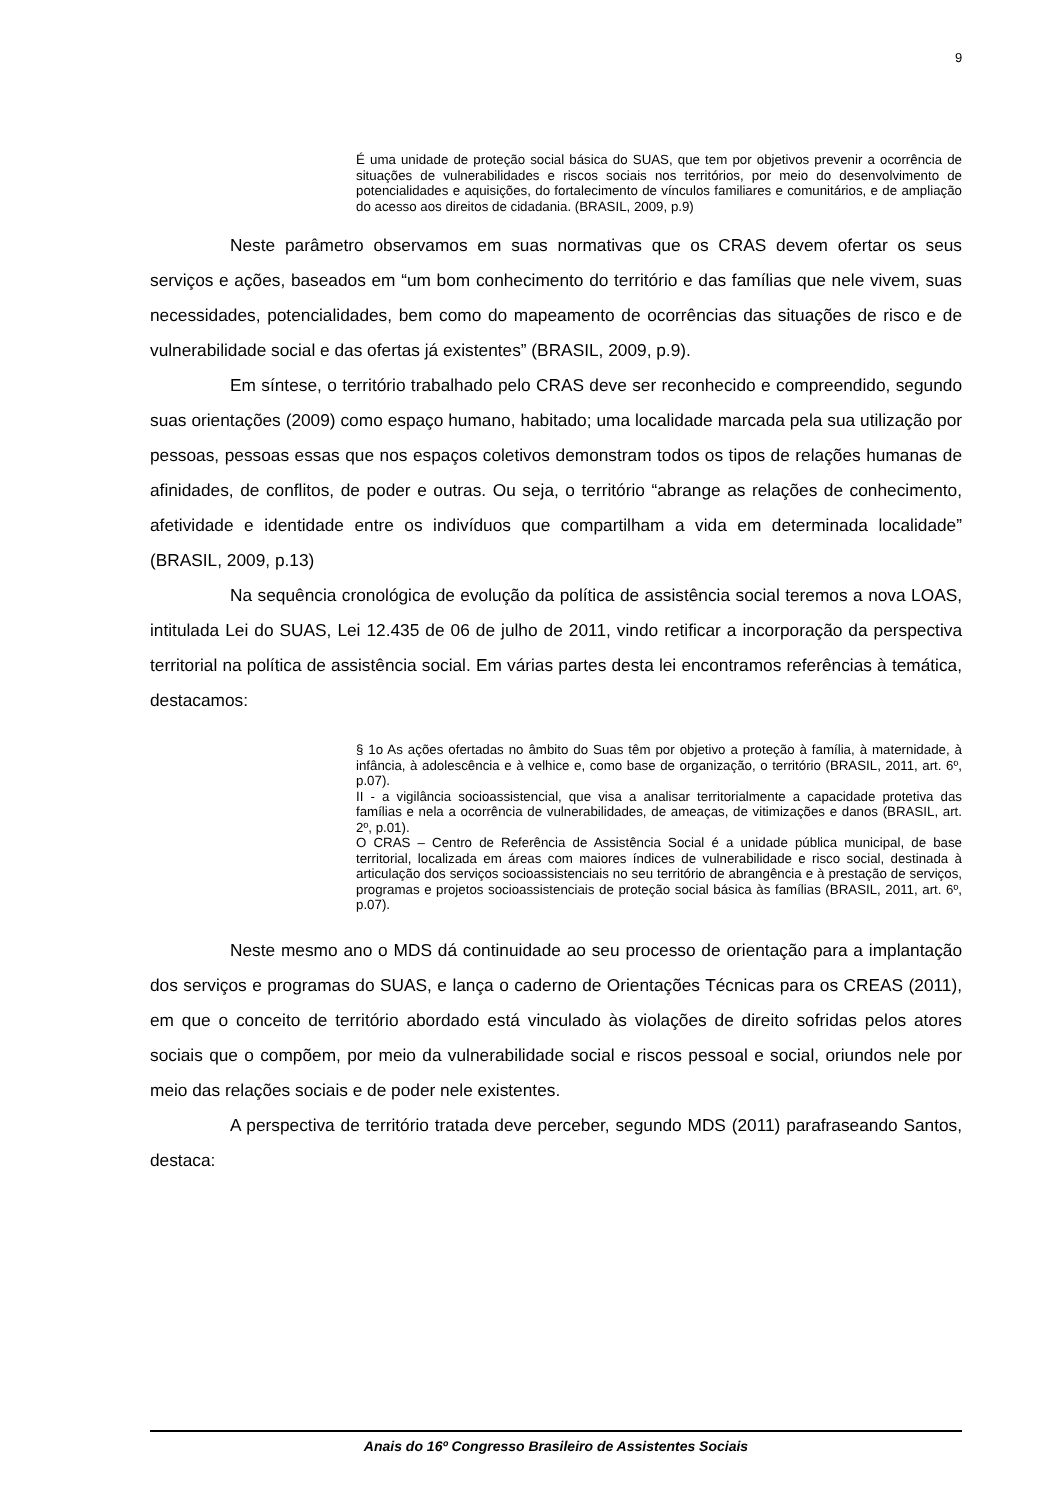9
É uma unidade de proteção social básica do SUAS, que tem por objetivos prevenir a ocorrência de situações de vulnerabilidades e riscos sociais nos territórios, por meio do desenvolvimento de potencialidades e aquisições, do fortalecimento de vínculos familiares e comunitários, e de ampliação do acesso aos direitos de cidadania. (BRASIL, 2009, p.9)
Neste parâmetro observamos em suas normativas que os CRAS devem ofertar os seus serviços e ações, baseados em “um bom conhecimento do território e das famílias que nele vivem, suas necessidades, potencialidades, bem como do mapeamento de ocorrências das situações de risco e de vulnerabilidade social e das ofertas já existentes” (BRASIL, 2009, p.9).
Em síntese, o território trabalhado pelo CRAS deve ser reconhecido e compreendido, segundo suas orientações (2009) como espaço humano, habitado; uma localidade marcada pela sua utilização por pessoas, pessoas essas que nos espaços coletivos demonstram todos os tipos de relações humanas de afinidades, de conflitos, de poder e outras. Ou seja, o território “abrange as relações de conhecimento, afetividade e identidade entre os indivíduos que compartilham a vida em determinada localidade” (BRASIL, 2009, p.13)
Na sequência cronológica de evolução da política de assistência social teremos a nova LOAS, intitulada Lei do SUAS, Lei 12.435 de 06 de julho de 2011, vindo retificar a incorporação da perspectiva territorial na política de assistência social. Em várias partes desta lei encontramos referências à temática, destacamos:
§ 1o As ações ofertadas no âmbito do Suas têm por objetivo a proteção à família, à maternidade, à infância, à adolescência e à velhice e, como base de organização, o território (BRASIL, 2011, art. 6º, p.07).
II - a vigilância socioassistencial, que visa a analisar territorialmente a capacidade protetiva das famílias e nela a ocorrência de vulnerabilidades, de ameaças, de vitimizações e danos (BRASIL, art. 2º, p.01).
O CRAS – Centro de Referência de Assistência Social é a unidade pública municipal, de base territorial, localizada em áreas com maiores índices de vulnerabilidade e risco social, destinada à articulação dos serviços socioassistenciais no seu território de abrangência e à prestação de serviços, programas e projetos socioassistenciais de proteção social básica às famílias (BRASIL, 2011, art. 6º, p.07).
Neste mesmo ano o MDS dá continuidade ao seu processo de orientação para a implantação dos serviços e programas do SUAS, e lança o caderno de Orientações Técnicas para os CREAS (2011), em que o conceito de território abordado está vinculado às violações de direito sofridas pelos atores sociais que o compõem, por meio da vulnerabilidade social e riscos pessoal e social, oriundos nele por meio das relações sociais e de poder nele existentes.
A perspectiva de território tratada deve perceber, segundo MDS (2011) parafraseando Santos, destaca:
Anais do 16º Congresso Brasileiro de Assistentes Sociais